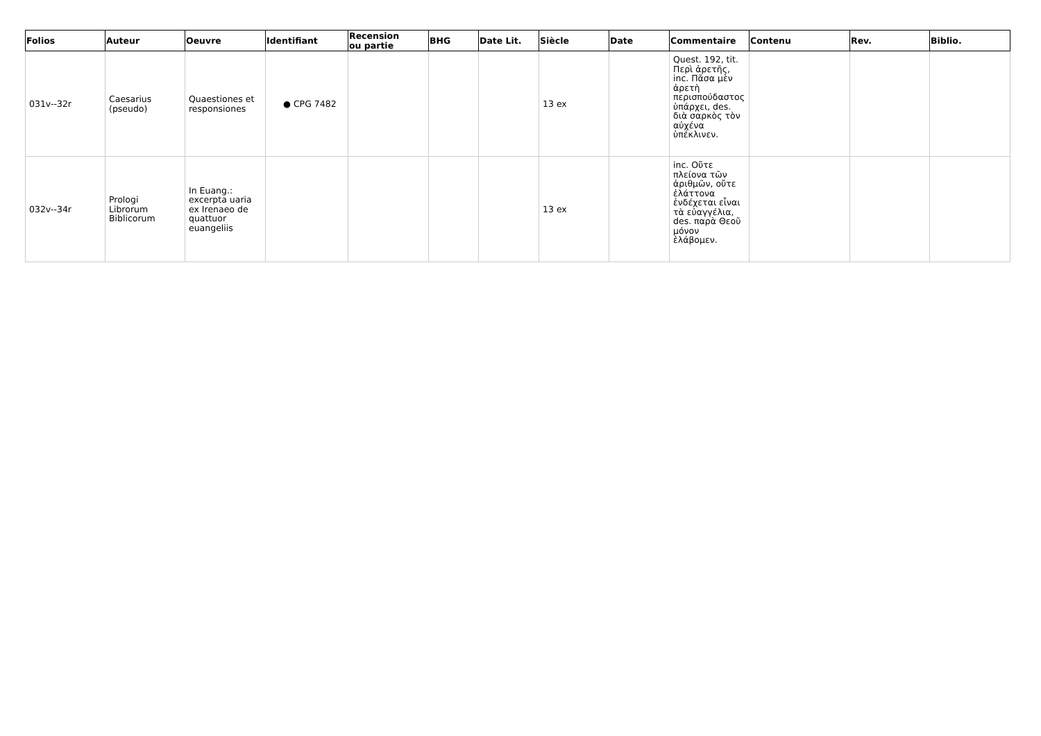| Folios | Auteur | Oeuvre | Identifiant | Recension ou partie | BHG | Date Lit. | Siècle | Date | Commentaire | Contenu | Rev. | Biblio. |
| --- | --- | --- | --- | --- | --- | --- | --- | --- | --- | --- | --- | --- |
| 031v--32r | Caesarius (pseudo) | Quaestiones et responsiones | ● CPG 7482 | | | | 13 ex | | Quest. 192, tit. Περὶ ἀρετῆς, inc. Πᾶσα μὲν ἀρετὴ περισπούδαστος ὑπάρχει, des. διὰ σαρκὸς τὸν αὐχένα ὑπέκλινεν. | | | |
| 032v--34r | Prologi Librorum Biblicorum | In Euang.: excerpta uaria ex Irenaeo de quattuor euangeliis | | | | | 13 ex | | inc. Οὔτε πλείονα τῶν ἀριθμῶν, οὔτε ἐλάττονα ἐνδέχεται εἶναι τὰ εὐαγγέλια, des. παρὰ Θεοῦ μόνον ἐλάβομεν. | | | |